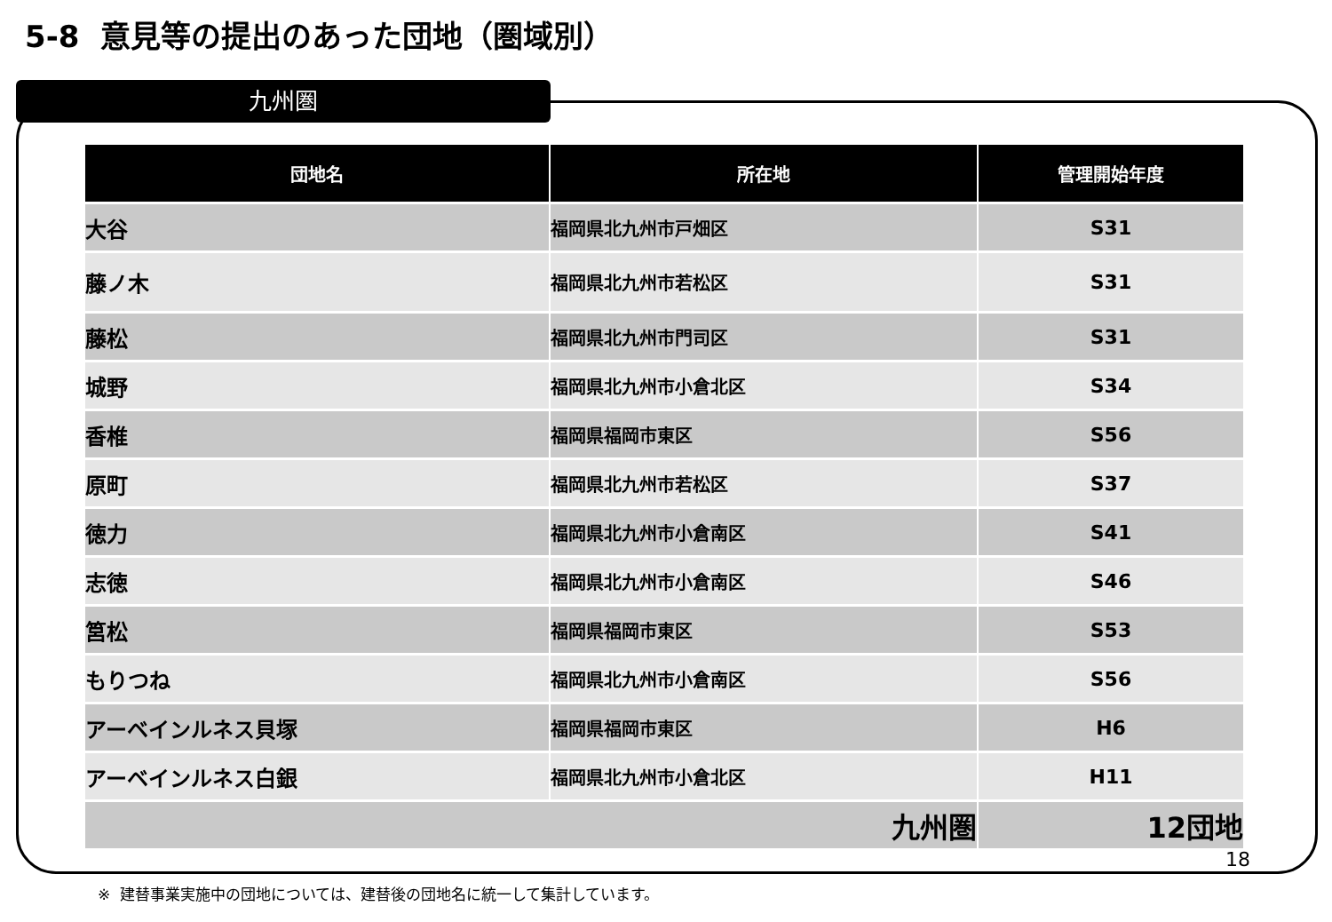5-8 意見等の提出のあった団地（圏域別）
九州圏
| 団地名 | 所在地 | 管理開始年度 |
| --- | --- | --- |
| 大谷 | 福岡県北九州市戸畑区 | S31 |
| 藤ノ木 | 福岡県北九州市若松区 | S31 |
| 藤松 | 福岡県北九州市門司区 | S31 |
| 城野 | 福岡県北九州市小倉北区 | S34 |
| 香椎 | 福岡県福岡市東区 | S56 |
| 原町 | 福岡県北九州市若松区 | S37 |
| 徳力 | 福岡県北九州市小倉南区 | S41 |
| 志徳 | 福岡県北九州市小倉南区 | S46 |
| 筥松 | 福岡県福岡市東区 | S53 |
| もりつね | 福岡県北九州市小倉南区 | S56 |
| アーベインルネス貝塚 | 福岡県福岡市東区 | H6 |
| アーベインルネス白銀 | 福岡県北九州市小倉北区 | H11 |
| 九州圏 | | 12団地 |
18
※ 建替事業実施中の団地については、建替後の団地名に統一して集計しています。